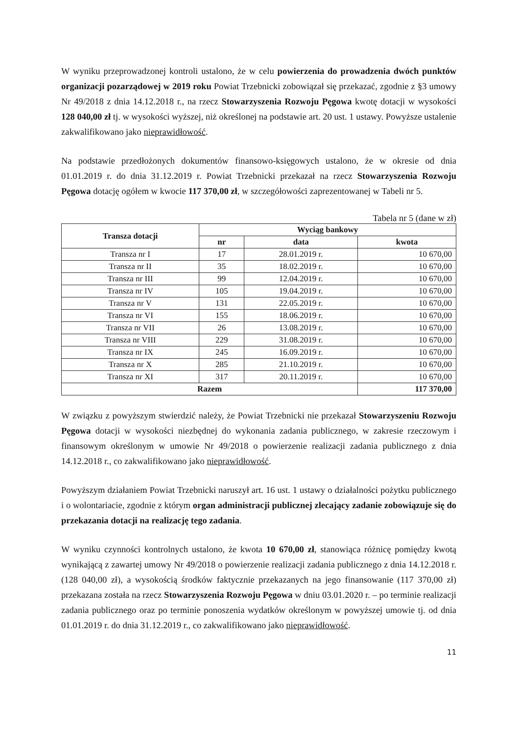W wyniku przeprowadzonej kontroli ustalono, że w celu powierzenia do prowadzenia dwóch punktów organizacji pozarządowej w 2019 roku Powiat Trzebnicki zobowiązał się przekazać, zgodnie z §3 umowy Nr 49/2018 z dnia 14.12.2018 r., na rzecz Stowarzyszenia Rozwoju Pęgowa kwotę dotacji w wysokości 128 040,00 zł tj. w wysokości wyższej, niż określonej na podstawie art. 20 ust. 1 ustawy. Powyższe ustalenie zakwalifikowano jako nieprawidłowość.
Na podstawie przedłożonych dokumentów finansowo-księgowych ustalono, że w okresie od dnia 01.01.2019 r. do dnia 31.12.2019 r. Powiat Trzebnicki przekazał na rzecz Stowarzyszenia Rozwoju Pęgowa dotację ogółem w kwocie 117 370,00 zł, w szczegółowości zaprezentowanej w Tabeli nr 5.
Tabela nr 5 (dane w zł)
| Transza dotacji | Wyciąg bankowy | | |
| --- | --- | --- | --- |
| | nr | data | kwota |
| Transza nr I | 17 | 28.01.2019 r. | 10 670,00 |
| Transza nr II | 35 | 18.02.2019 r. | 10 670,00 |
| Transza nr III | 99 | 12.04.2019 r. | 10 670,00 |
| Transza nr IV | 105 | 19.04.2019 r. | 10 670,00 |
| Transza nr V | 131 | 22.05.2019 r. | 10 670,00 |
| Transza nr VI | 155 | 18.06.2019 r. | 10 670,00 |
| Transza nr VII | 26 | 13.08.2019 r. | 10 670,00 |
| Transza nr VIII | 229 | 31.08.2019 r. | 10 670,00 |
| Transza nr IX | 245 | 16.09.2019 r. | 10 670,00 |
| Transza nr X | 285 | 21.10.2019 r. | 10 670,00 |
| Transza nr XI | 317 | 20.11.2019 r. | 10 670,00 |
| Razem | | | 117 370,00 |
W związku z powyższym stwierdzić należy, że Powiat Trzebnicki nie przekazał Stowarzyszeniu Rozwoju Pęgowa dotacji w wysokości niezbędnej do wykonania zadania publicznego, w zakresie rzeczowym i finansowym określonym w umowie Nr 49/2018 o powierzenie realizacji zadania publicznego z dnia 14.12.2018 r., co zakwalifikowano jako nieprawidłowość.
Powyższym działaniem Powiat Trzebnicki naruszył art. 16 ust. 1 ustawy o działalności pożytku publicznego i o wolontariacie, zgodnie z którym organ administracji publicznej zlecający zadanie zobowiązuje się do przekazania dotacji na realizację tego zadania.
W wyniku czynności kontrolnych ustalono, że kwota 10 670,00 zł, stanowiąca różnicę pomiędzy kwotą wynikającą z zawartej umowy Nr 49/2018 o powierzenie realizacji zadania publicznego z dnia 14.12.2018 r. (128 040,00 zł), a wysokością środków faktycznie przekazanych na jego finansowanie (117 370,00 zł) przekazana została na rzecz Stowarzyszenia Rozwoju Pęgowa w dniu 03.01.2020 r. – po terminie realizacji zadania publicznego oraz po terminie ponoszenia wydatków określonym w powyższej umowie tj. od dnia 01.01.2019 r. do dnia 31.12.2019 r., co zakwalifikowano jako nieprawidłowość.
11